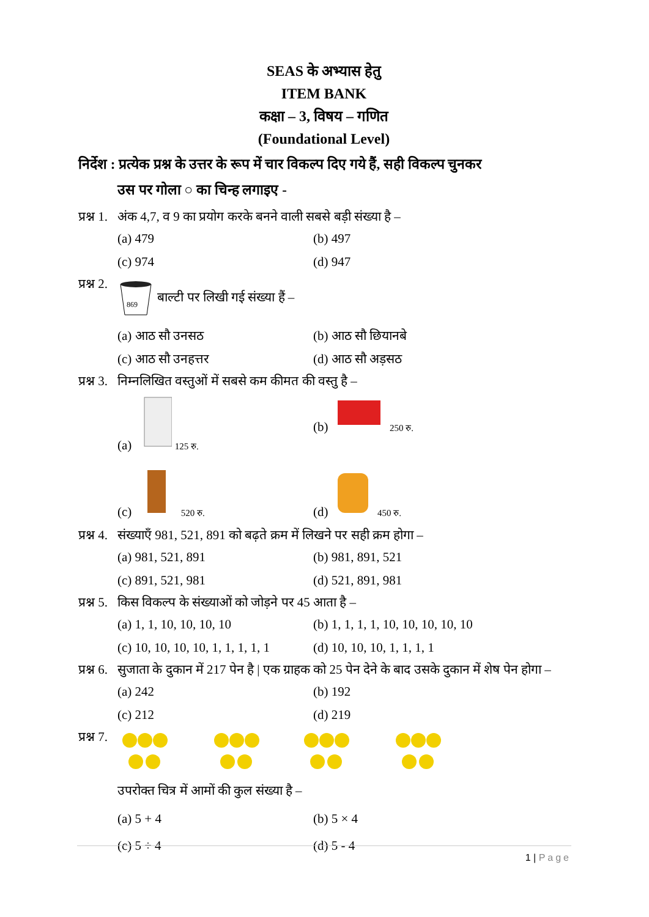SEAS के अभ्यास हेतु
ITEM BANK
कक्षा – 3, विषय – गणित
(Foundational Level)
निर्देश : प्रत्येक प्रश्न के उत्तर के रूप में चार विकल्प दिए गये हैं, सही विकल्प चुनकर
उस पर गोला ○ का चिन्ह लगाइए -
प्रश्न 1.
अंक 4,7, व 9 का प्रयोग करके बनने वाली सबसे बड़ी संख्या है –
(a) 479
(b) 497
(c) 974
(d) 947
प्रश्न 2.
869
बाल्टी पर लिखी गई संख्या हैं –
(a) आठ सौ उनसठ
(b) आठ सौ छियानबे
(c) आठ सौ उनहत्तर
(d) आठ सौ अड़सठ
प्रश्न 3.
निम्नलिखित वस्तुओं में सबसे कम कीमत की वस्तु है –
(a) 125 रु.
(b) 250 रु.
(c) 520 रु.
(d) 450 रु.
प्रश्न 4.
संख्याएँ 981, 521, 891 को बढ़ते क्रम में लिखने पर सही क्रम होगा –
(a) 981, 521, 891
(b) 981, 891, 521
(c) 891, 521, 981
(d) 521, 891, 981
प्रश्न 5.
किस विकल्प के संख्याओं को जोड़ने पर 45 आता है –
(a) 1, 1, 10, 10, 10, 10
(b) 1, 1, 1, 1, 10, 10, 10, 10, 10
(c) 10, 10, 10, 10, 1, 1, 1, 1, 1
(d) 10, 10, 10, 1, 1, 1, 1
प्रश्न 6.
सुजाता के दुकान में 217 पेन है | एक ग्राहक को 25 पेन देने के बाद उसके दुकान में शेष पेन होगा –
(a) 242
(b) 192
(c) 212
(d) 219
प्रश्न 7.
उपरोक्त चित्र में आमों की कुल संख्या है –
(a) 5 + 4
(b) 5 × 4
(c) 5 ÷ 4
(d) 5 - 4
1 | Page